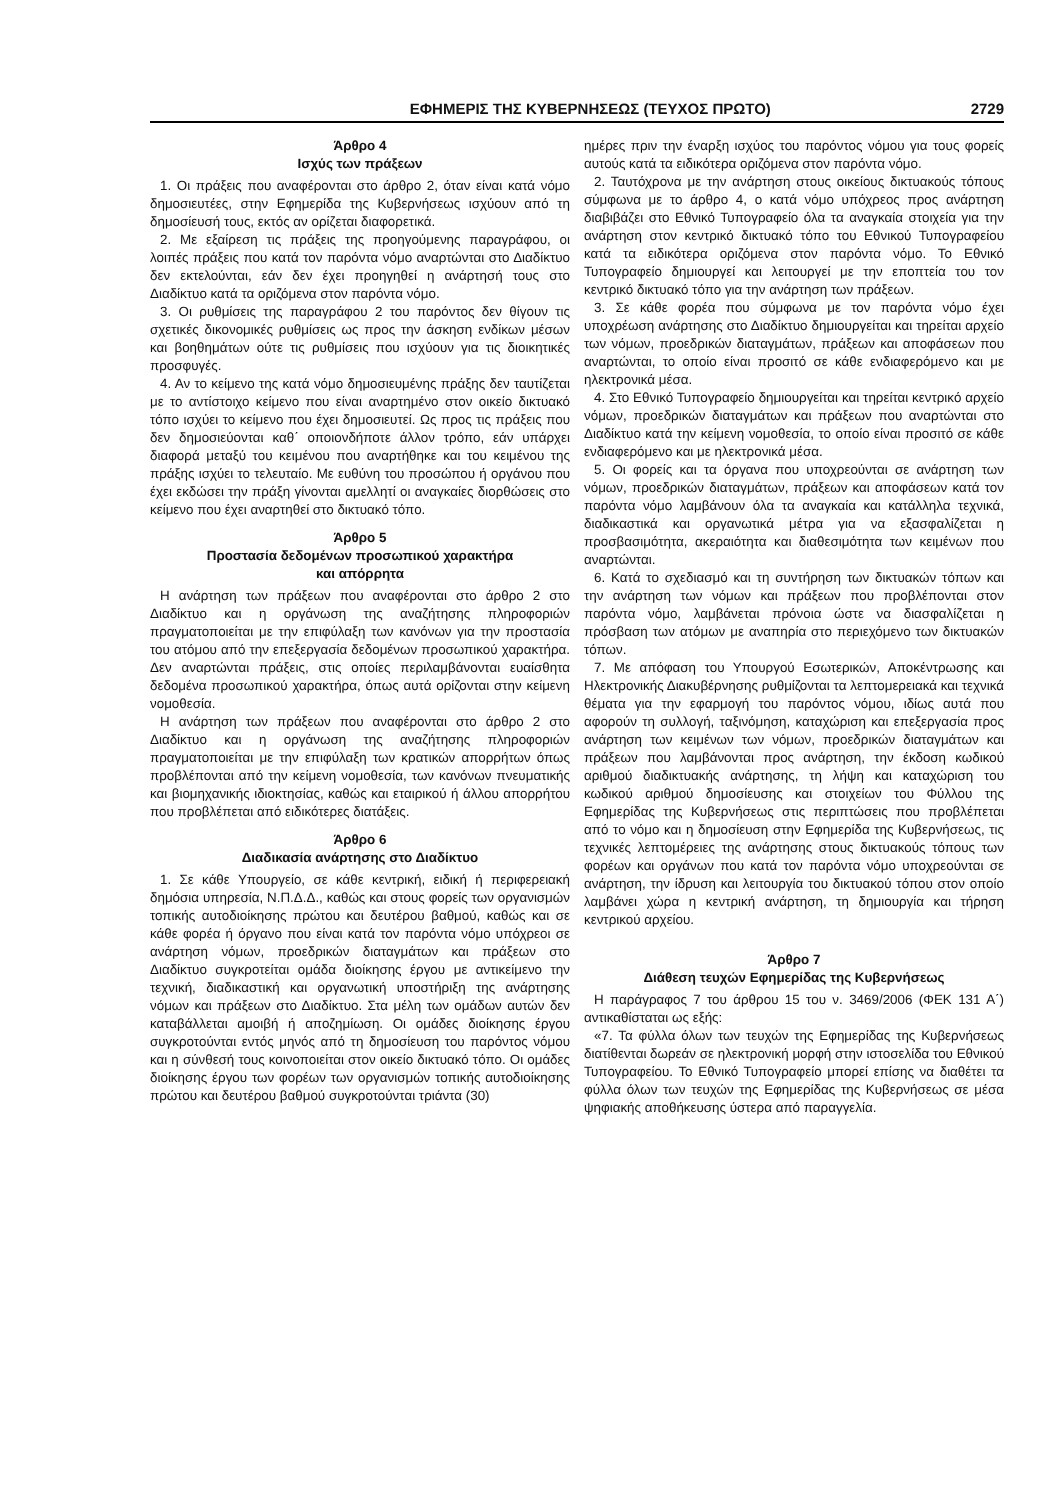ΕΦΗΜΕΡΙΣ ΤΗΣ ΚΥΒΕΡΝΗΣΕΩΣ (ΤΕΥΧΟΣ ΠΡΩΤΟ) 2729
Άρθρο 4
Ισχύς των πράξεων
1. Οι πράξεις που αναφέρονται στο άρθρο 2, όταν είναι κατά νόμο δημοσιευτέες, στην Εφημερίδα της Κυβερνήσεως ισχύουν από τη δημοσίευσή τους, εκτός αν ορίζεται διαφορετικά.
2. Με εξαίρεση τις πράξεις της προηγούμενης παραγράφου, οι λοιπές πράξεις που κατά τον παρόντα νόμο αναρτώνται στο Διαδίκτυο δεν εκτελούνται, εάν δεν έχει προηγηθεί η ανάρτησή τους στο Διαδίκτυο κατά τα οριζόμενα στον παρόντα νόμο.
3. Οι ρυθμίσεις της παραγράφου 2 του παρόντος δεν θίγουν τις σχετικές δικονομικές ρυθμίσεις ως προς την άσκηση ενδίκων μέσων και βοηθημάτων ούτε τις ρυθμίσεις που ισχύουν για τις διοικητικές προσφυγές.
4. Αν το κείμενο της κατά νόμο δημοσιευμένης πράξης δεν ταυτίζεται με το αντίστοιχο κείμενο που είναι αναρτημένο στον οικείο δικτυακό τόπο ισχύει το κείμενο που έχει δημοσιευτεί. Ως προς τις πράξεις που δεν δημοσιεύονται καθ΄ οποιονδήποτε άλλον τρόπο, εάν υπάρχει διαφορά μεταξύ του κειμένου που αναρτήθηκε και του κειμένου της πράξης ισχύει το τελευταίο. Με ευθύνη του προσώπου ή οργάνου που έχει εκδώσει την πράξη γίνονται αμελλητί οι αναγκαίες διορθώσεις στο κείμενο που έχει αναρτηθεί στο δικτυακό τόπο.
Άρθρο 5
Προστασία δεδομένων προσωπικού χαρακτήρα
και απόρρητα
Η ανάρτηση των πράξεων που αναφέρονται στο άρθρο 2 στο Διαδίκτυο και η οργάνωση της αναζήτησης πληροφοριών πραγματοποιείται με την επιφύλαξη των κανόνων για την προστασία του ατόμου από την επεξεργασία δεδομένων προσωπικού χαρακτήρα. Δεν αναρτώνται πράξεις, στις οποίες περιλαμβάνονται ευαίσθητα δεδομένα προσωπικού χαρακτήρα, όπως αυτά ορίζονται στην κείμενη νομοθεσία.
Η ανάρτηση των πράξεων που αναφέρονται στο άρθρο 2 στο Διαδίκτυο και η οργάνωση της αναζήτησης πληροφοριών πραγματοποιείται με την επιφύλαξη των κρατικών απορρήτων όπως προβλέπονται από την κείμενη νομοθεσία, των κανόνων πνευματικής και βιομηχανικής ιδιοκτησίας, καθώς και εταιρικού ή άλλου απορρήτου που προβλέπεται από ειδικότερες διατάξεις.
Άρθρο 6
Διαδικασία ανάρτησης στο Διαδίκτυο
1. Σε κάθε Υπουργείο, σε κάθε κεντρική, ειδική ή περιφερειακή δημόσια υπηρεσία, Ν.Π.Δ.Δ., καθώς και στους φορείς των οργανισμών τοπικής αυτοδιοίκησης πρώτου και δευτέρου βαθμού, καθώς και σε κάθε φορέα ή όργανο που είναι κατά τον παρόντα νόμο υπόχρεοι σε ανάρτηση νόμων, προεδρικών διαταγμάτων και πράξεων στο Διαδίκτυο συγκροτείται ομάδα διοίκησης έργου με αντικείμενο την τεχνική, διαδικαστική και οργανωτική υποστήριξη της ανάρτησης νόμων και πράξεων στο Διαδίκτυο. Στα μέλη των ομάδων αυτών δεν καταβάλλεται αμοιβή ή αποζημίωση. Οι ομάδες διοίκησης έργου συγκροτούνται εντός μηνός από τη δημοσίευση του παρόντος νόμου και η σύνθεσή τους κοινοποιείται στον οικείο δικτυακό τόπο. Οι ομάδες διοίκησης έργου των φορέων των οργανισμών τοπικής αυτοδιοίκησης πρώτου και δευτέρου βαθμού συγκροτούνται τριάντα (30)
ημέρες πριν την έναρξη ισχύος του παρόντος νόμου για τους φορείς αυτούς κατά τα ειδικότερα οριζόμενα στον παρόντα νόμο.
2. Ταυτόχρονα με την ανάρτηση στους οικείους δικτυακούς τόπους σύμφωνα με το άρθρο 4, ο κατά νόμο υπόχρεος προς ανάρτηση διαβιβάζει στο Εθνικό Τυπογραφείο όλα τα αναγκαία στοιχεία για την ανάρτηση στον κεντρικό δικτυακό τόπο του Εθνικού Τυπογραφείου κατά τα ειδικότερα οριζόμενα στον παρόντα νόμο. Το Εθνικό Τυπογραφείο δημιουργεί και λειτουργεί με την εποπτεία του τον κεντρικό δικτυακό τόπο για την ανάρτηση των πράξεων.
3. Σε κάθε φορέα που σύμφωνα με τον παρόντα νόμο έχει υποχρέωση ανάρτησης στο Διαδίκτυο δημιουργείται και τηρείται αρχείο των νόμων, προεδρικών διαταγμάτων, πράξεων και αποφάσεων που αναρτώνται, το οποίο είναι προσιτό σε κάθε ενδιαφερόμενο και με ηλεκτρονικά μέσα.
4. Στο Εθνικό Τυπογραφείο δημιουργείται και τηρείται κεντρικό αρχείο νόμων, προεδρικών διαταγμάτων και πράξεων που αναρτώνται στο Διαδίκτυο κατά την κείμενη νομοθεσία, το οποίο είναι προσιτό σε κάθε ενδιαφερόμενο και με ηλεκτρονικά μέσα.
5. Οι φορείς και τα όργανα που υποχρεούνται σε ανάρτηση των νόμων, προεδρικών διαταγμάτων, πράξεων και αποφάσεων κατά τον παρόντα νόμο λαμβάνουν όλα τα αναγκαία και κατάλληλα τεχνικά, διαδικαστικά και οργανωτικά μέτρα για να εξασφαλίζεται η προσβασιμότητα, ακεραιότητα και διαθεσιμότητα των κειμένων που αναρτώνται.
6. Κατά το σχεδιασμό και τη συντήρηση των δικτυακών τόπων και την ανάρτηση των νόμων και πράξεων που προβλέπονται στον παρόντα νόμο, λαμβάνεται πρόνοια ώστε να διασφαλίζεται η πρόσβαση των ατόμων με αναπηρία στο περιεχόμενο των δικτυακών τόπων.
7. Με απόφαση του Υπουργού Εσωτερικών, Αποκέντρωσης και Ηλεκτρονικής Διακυβέρνησης ρυθμίζονται τα λεπτομερειακά και τεχνικά θέματα για την εφαρμογή του παρόντος νόμου, ιδίως αυτά που αφορούν τη συλλογή, ταξινόμηση, καταχώριση και επεξεργασία προς ανάρτηση των κειμένων των νόμων, προεδρικών διαταγμάτων και πράξεων που λαμβάνονται προς ανάρτηση, την έκδοση κωδικού αριθμού διαδικτυακής ανάρτησης, τη λήψη και καταχώριση του κωδικού αριθμού δημοσίευσης και στοιχείων του Φύλλου της Εφημερίδας της Κυβερνήσεως στις περιπτώσεις που προβλέπεται από το νόμο και η δημοσίευση στην Εφημερίδα της Κυβερνήσεως, τις τεχνικές λεπτομέρειες της ανάρτησης στους δικτυακούς τόπους των φορέων και οργάνων που κατά τον παρόντα νόμο υποχρεούνται σε ανάρτηση, την ίδρυση και λειτουργία του δικτυακού τόπου στον οποίο λαμβάνει χώρα η κεντρική ανάρτηση, τη δημιουργία και τήρηση κεντρικού αρχείου.
Άρθρο 7
Διάθεση τευχών Εφημερίδας της Κυβερνήσεως
Η παράγραφος 7 του άρθρου 15 του ν. 3469/2006 (ΦΕΚ 131 Α΄) αντικαθίσταται ως εξής:
«7. Τα φύλλα όλων των τευχών της Εφημερίδας της Κυβερνήσεως διατίθενται δωρεάν σε ηλεκτρονική μορφή στην ιστοσελίδα του Εθνικού Τυπογραφείου. Το Εθνικό Τυπογραφείο μπορεί επίσης να διαθέτει τα φύλλα όλων των τευχών της Εφημερίδας της Κυβερνήσεως σε μέσα ψηφιακής αποθήκευσης ύστερα από παραγγελία.